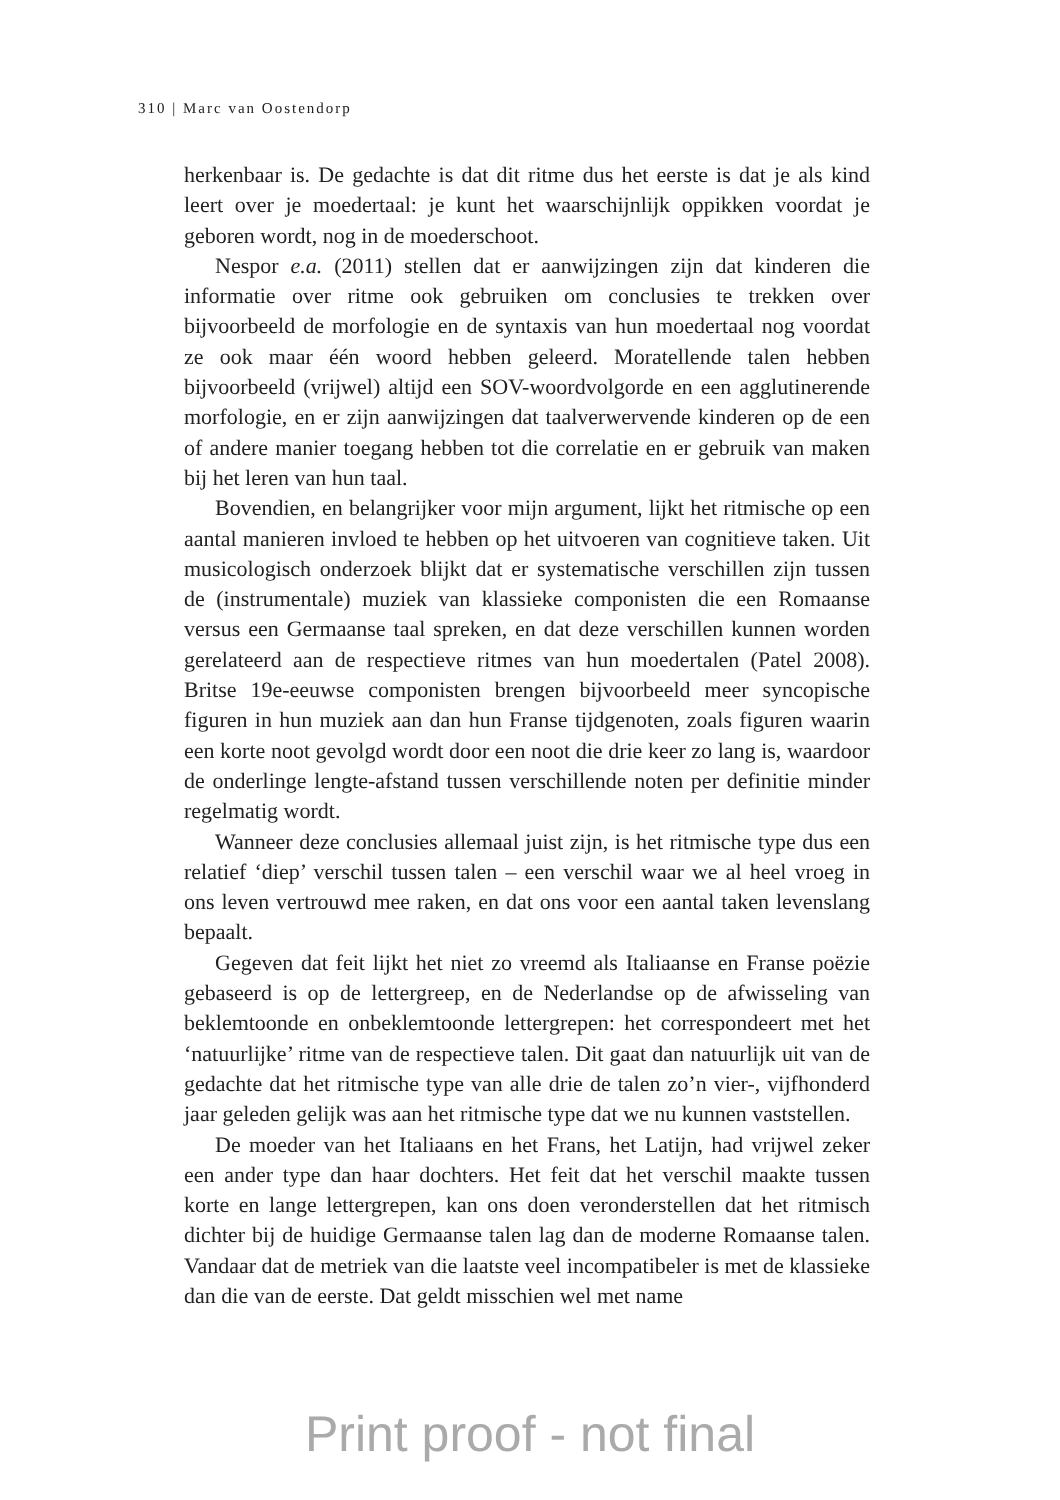310 | Marc van Oostendorp
herkenbaar is. De gedachte is dat dit ritme dus het eerste is dat je als kind leert over je moedertaal: je kunt het waarschijnlijk oppikken voordat je geboren wordt, nog in de moederschoot.
Nespor e.a. (2011) stellen dat er aanwijzingen zijn dat kinderen die informatie over ritme ook gebruiken om conclusies te trekken over bijvoorbeeld de morfologie en de syntaxis van hun moedertaal nog voordat ze ook maar één woord hebben geleerd. Moratellende talen hebben bijvoorbeeld (vrijwel) altijd een SOV-woordvolgorde en een agglutinerende morfologie, en er zijn aanwijzingen dat taalverwervende kinderen op de een of andere manier toegang hebben tot die correlatie en er gebruik van maken bij het leren van hun taal.
Bovendien, en belangrijker voor mijn argument, lijkt het ritmische op een aantal manieren invloed te hebben op het uitvoeren van cognitieve taken. Uit musicologisch onderzoek blijkt dat er systematische verschillen zijn tussen de (instrumentale) muziek van klassieke componisten die een Romaanse versus een Germaanse taal spreken, en dat deze verschillen kunnen worden gerelateerd aan de respectieve ritmes van hun moedertalen (Patel 2008). Britse 19e-eeuwse componisten brengen bijvoorbeeld meer syncopische figuren in hun muziek aan dan hun Franse tijdgenoten, zoals figuren waarin een korte noot gevolgd wordt door een noot die drie keer zo lang is, waardoor de onderlinge lengte-afstand tussen verschillende noten per definitie minder regelmatig wordt.
Wanneer deze conclusies allemaal juist zijn, is het ritmische type dus een relatief ‘diep’ verschil tussen talen – een verschil waar we al heel vroeg in ons leven vertrouwd mee raken, en dat ons voor een aantal taken levenslang bepaalt.
Gegeven dat feit lijkt het niet zo vreemd als Italiaanse en Franse poëzie gebaseerd is op de lettergreep, en de Nederlandse op de afwisseling van beklemtoonde en onbeklemtoonde lettergrepen: het correspondeert met het ‘natuurlijke’ ritme van de respectieve talen. Dit gaat dan natuurlijk uit van de gedachte dat het ritmische type van alle drie de talen zo’n vier-, vijfhonderd jaar geleden gelijk was aan het ritmische type dat we nu kunnen vaststellen.
De moeder van het Italiaans en het Frans, het Latijn, had vrijwel zeker een ander type dan haar dochters. Het feit dat het verschil maakte tussen korte en lange lettergrepen, kan ons doen veronderstellen dat het ritmisch dichter bij de huidige Germaanse talen lag dan de moderne Romaanse talen. Vandaar dat de metriek van die laatste veel incompatibeler is met de klassieke dan die van de eerste. Dat geldt misschien wel met name
Print proof - not final